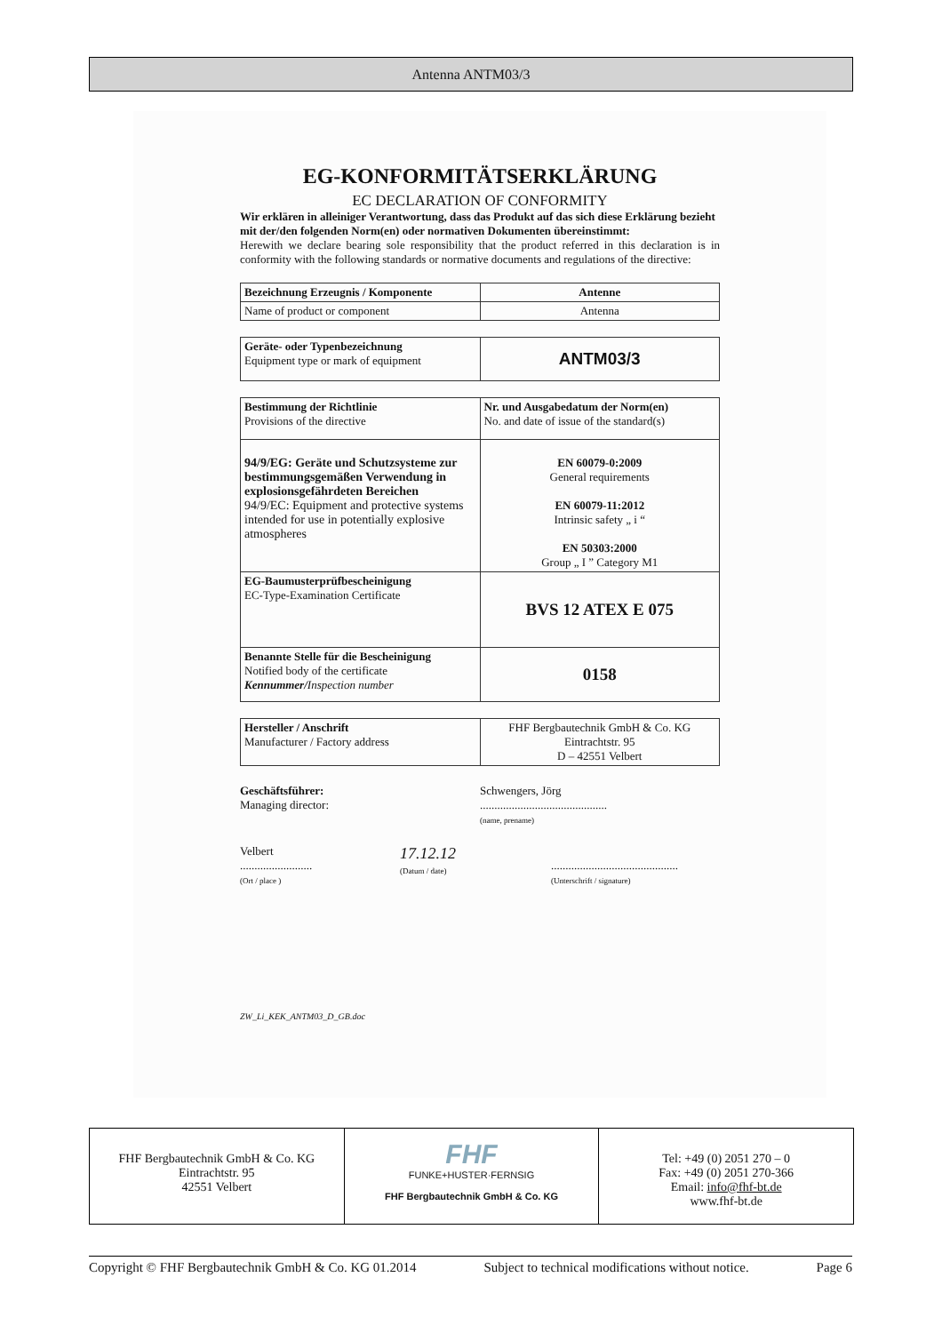Antenna ANTM03/3
EG-KONFORMITÄTSERKLÄRUNG
EC DECLARATION OF CONFORMITY
Wir erklären in alleiniger Verantwortung, dass das Produkt auf das sich diese Erklärung bezieht mit der/den folgenden Norm(en) oder normativen Dokumenten übereinstimmt:
Herewith we declare bearing sole responsibility that the product referred in this declaration is in conformity with the following standards or normative documents and regulations of the directive:
| Bezeichnung Erzeugnis / Komponente | Antenne |
| Name of product or component | Antenna |
| Geräte- oder Typenbezeichnung Equipment type or mark of equipment | ANTM03/3 |
| Bestimmung der Richtlinie Provisions of the directive | Nr. und Ausgabedatum der Norm(en) No. and date of issue of the standard(s) |
| 94/9/EG: Geräte und Schutzsysteme zur bestimmungsgemäßen Verwendung in explosionsgefährdeten Bereichen 94/9/EC: Equipment and protective systems intended for use in potentially explosive atmospheres | EN 60079-0:2009 General requirements EN 60079-11:2012 Intrinsic safety „ i “ EN 50303:2000 Group „ I ” Category M1 |
| EG-Baumusterprüfbescheinigung EC-Type-Examination Certificate | BVS 12 ATEX E 075 |
| Benannte Stelle für die Bescheinigung Notified body of the certificate Kennummer/ Inspection number | 0158 |
| Hersteller / Anschrift Manufacturer / Factory address | FHF Bergbautechnik GmbH & Co. KG Eintrachtstr. 95 D – 42551 Velbert |
Geschäftsführer:
Managing director:
Schwengers, Jörg
............................................
(name, prename)
Velbert
.........................
(Ort / place )
17.12.12
(Datum / date)
............................................
(Unterschrift / signature)
ZW_Li_KEK_ANTM03_D_GB.doc
FHF Bergbautechnik GmbH & Co. KG
Eintrachtstr. 95
42551 Velbert
FHF
FUNKE+HUSTER·FERNSIG
FHF Bergbautechnik GmbH & Co. KG
Tel: +49 (0) 2051 270 – 0
Fax: +49 (0) 2051 270-366
Email: info@fhf-bt.de
www.fhf-bt.de
Copyright © FHF Bergbautechnik GmbH & Co. KG 01.2014 Subject to technical modifications without notice. Page 6